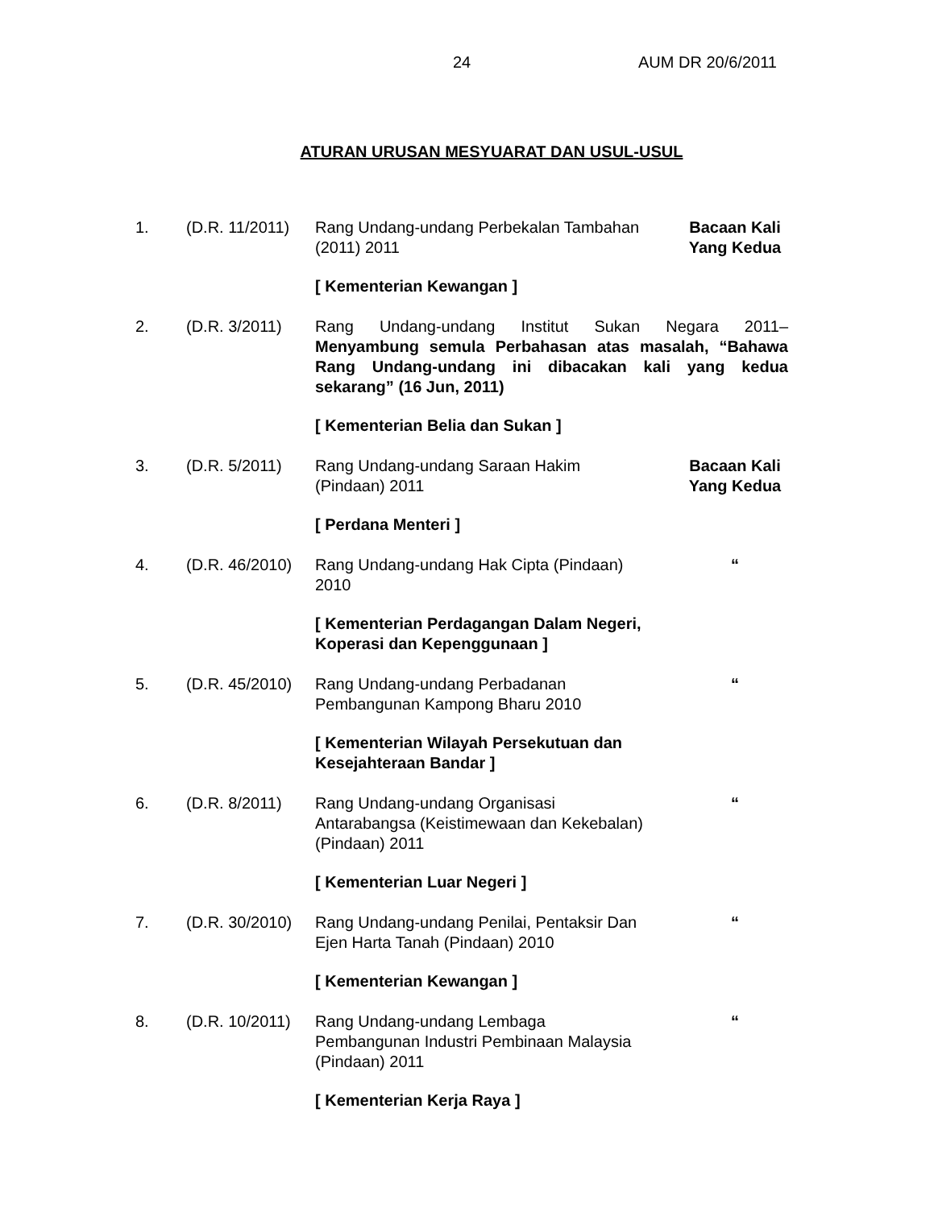24 AUM DR 20/6/2011
ATURAN URUSAN MESYUARAT DAN USUL-USUL
| 1. | (D.R. 11/2011) | Rang Undang-undang Perbekalan Tambahan (2011) 2011 | Bacaan Kali Yang Kedua |
| | | [ Kementerian Kewangan ] | |
| 2. | (D.R. 3/2011) | Rang Undang-undang Institut Sukan Negara 2011– Menyambung semula Perbahasan atas masalah, “Bahawa Rang Undang-undang ini dibacakan kali yang kedua sekarang” (16 Jun, 2011) | |
| | | [ Kementerian Belia dan Sukan ] | |
| 3. | (D.R. 5/2011) | Rang Undang-undang Saraan Hakim (Pindaan) 2011 | Bacaan Kali Yang Kedua |
| | | [ Perdana Menteri ] | |
| 4. | (D.R. 46/2010) | Rang Undang-undang Hak Cipta (Pindaan) 2010 | “ |
| | | [ Kementerian Perdagangan Dalam Negeri, Koperasi dan Kepenggunaan ] | |
| 5. | (D.R. 45/2010) | Rang Undang-undang Perbadanan Pembangunan Kampong Bharu 2010 | “ |
| | | [ Kementerian Wilayah Persekutuan dan Kesejahteraan Bandar ] | |
| 6. | (D.R. 8/2011) | Rang Undang-undang Organisasi Antarabangsa (Keistimewaan dan Kekebalan) (Pindaan) 2011 | “ |
| | | [ Kementerian Luar Negeri ] | |
| 7. | (D.R. 30/2010) | Rang Undang-undang Penilai, Pentaksir Dan Ejen Harta Tanah (Pindaan) 2010 | “ |
| | | [ Kementerian Kewangan ] | |
| 8. | (D.R. 10/2011) | Rang Undang-undang Lembaga Pembangunan Industri Pembinaan Malaysia (Pindaan) 2011 | “ |
| | | [ Kementerian Kerja Raya ] | |